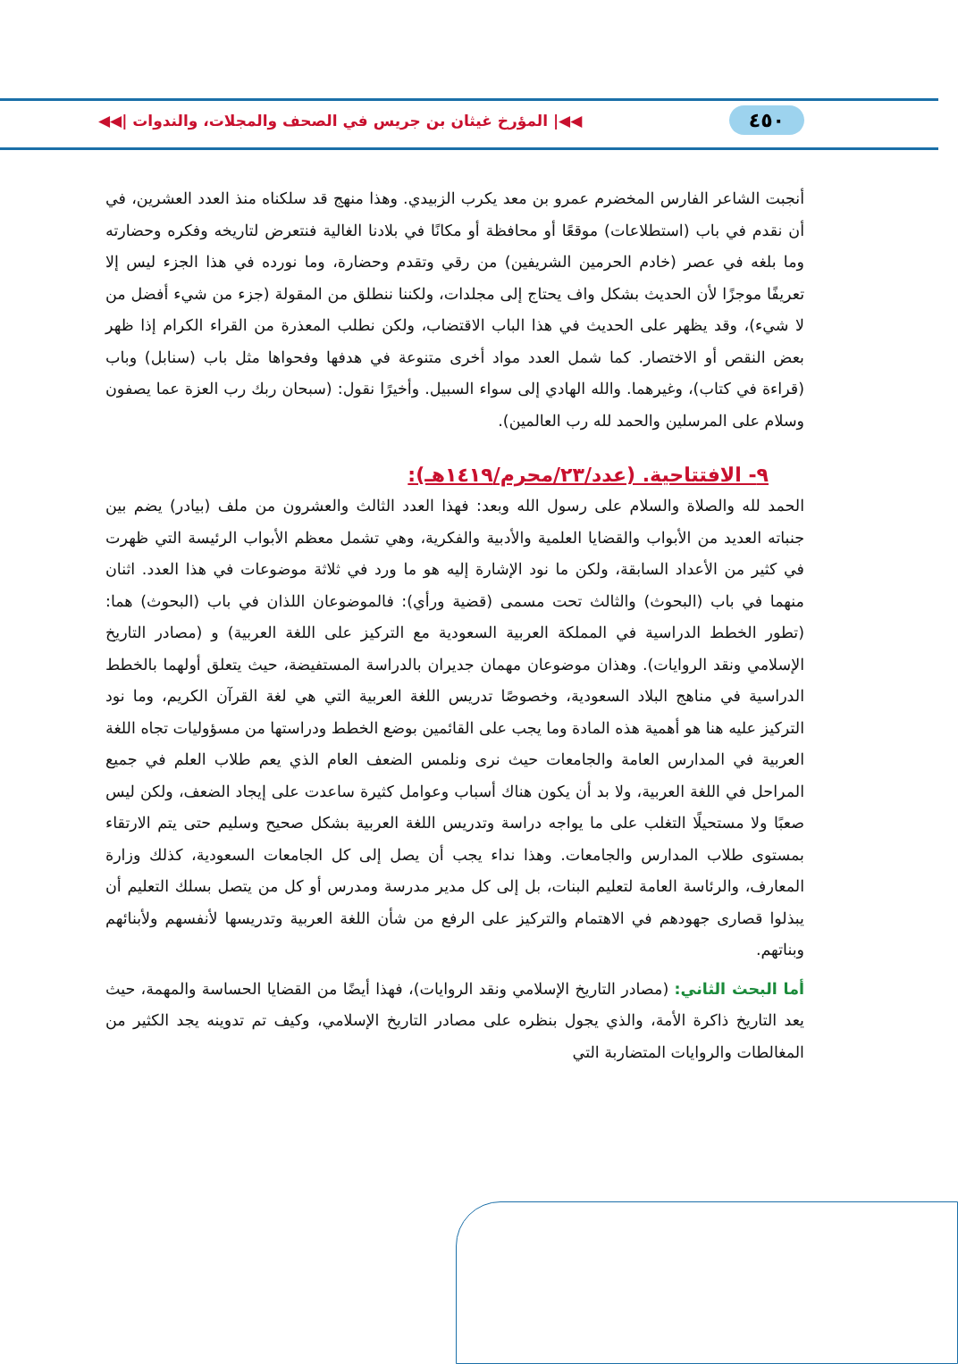٤٥٠ ◀◀| المؤرخ غيثان بن جريس في الصحف والمجلات، والندوات |◀◀
أنجبت الشاعر الفارس المخضرم عمرو بن معد يكرب الزبيدي. وهذا منهج قد سلكناه منذ العدد العشرين، في أن نقدم في باب (استطلاعات) موقعًا أو محافظة أو مكانًا في بلادنا الغالية فنتعرض لتاريخه وفكره وحضارته وما بلغه في عصر (خادم الحرمين الشريفين) من رقي وتقدم وحضارة، وما نورده في هذا الجزء ليس إلا تعريفًا موجزًا لأن الحديث بشكل واف يحتاج إلى مجلدات، ولكننا ننطلق من المقولة (جزء من شيء أفضل من لا شيء)، وقد يظهر على الحديث في هذا الباب الاقتضاب، ولكن نطلب المعذرة من القراء الكرام إذا ظهر بعض النقص أو الاختصار. كما شمل العدد مواد أخرى متنوعة في هدفها وفحواها مثل باب (سنابل) وباب (قراءة في كتاب)، وغيرهما. والله الهادي إلى سواء السبيل. وأخيرًا نقول: (سبحان ربك رب العزة عما يصفون وسلام على المرسلين والحمد لله رب العالمين).
٩- الافتتاحية. (عدد/٢٣/محرم/١٤١٩هـ):
الحمد لله والصلاة والسلام على رسول الله وبعد: فهذا العدد الثالث والعشرون من ملف (بيادر) يضم بين جنباته العديد من الأبواب والقضايا العلمية والأدبية والفكرية، وهي تشمل معظم الأبواب الرئيسة التي ظهرت في كثير من الأعداد السابقة، ولكن ما نود الإشارة إليه هو ما ورد في ثلاثة موضوعات في هذا العدد. اثنان منهما في باب (البحوث) والثالث تحت مسمى (قضية ورأي): فالموضوعان اللذان في باب (البحوث) هما: (تطور الخطط الدراسية في المملكة العربية السعودية مع التركيز على اللغة العربية) و (مصادر التاريخ الإسلامي ونقد الروايات). وهذان موضوعان مهمان جديران بالدراسة المستفيضة، حيث يتعلق أولهما بالخطط الدراسية في مناهج البلاد السعودية، وخصوصًا تدريس اللغة العربية التي هي لغة القرآن الكريم، وما نود التركيز عليه هنا هو أهمية هذه المادة وما يجب على القائمين بوضع الخطط ودراستها من مسؤوليات تجاه اللغة العربية في المدارس العامة والجامعات حيث نرى ونلمس الضعف العام الذي يعم طلاب العلم في جميع المراحل في اللغة العربية، ولا بد أن يكون هناك أسباب وعوامل كثيرة ساعدت على إيجاد الضعف، ولكن ليس صعبًا ولا مستحيلًا التغلب على ما يواجه دراسة وتدريس اللغة العربية بشكل صحيح وسليم حتى يتم الارتقاء بمستوى طلاب المدارس والجامعات. وهذا نداء يجب أن يصل إلى كل الجامعات السعودية، كذلك وزارة المعارف، والرئاسة العامة لتعليم البنات، بل إلى كل مدير مدرسة ومدرس أو كل من يتصل بسلك التعليم أن يبذلوا قصارى جهودهم في الاهتمام والتركيز على الرفع من شأن اللغة العربية وتدريسها لأنفسهم ولأبنائهم وبناتهم.
أما البحث الثاني: (مصادر التاريخ الإسلامي ونقد الروايات)، فهذا أيضًا من القضايا الحساسة والمهمة، حيث يعد التاريخ ذاكرة الأمة، والذي يجول بنظره على مصادر التاريخ الإسلامي، وكيف تم تدوينه يجد الكثير من المغالطات والروايات المتضاربة التي